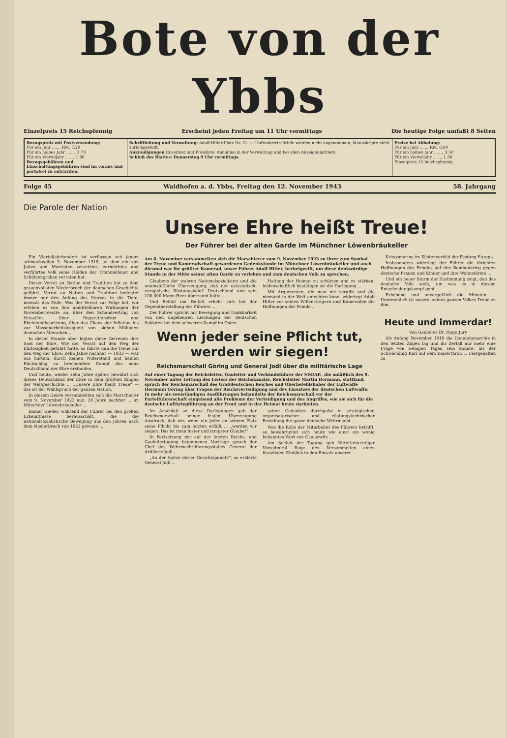Bote von der Ybbs
Einzelpreis 15 Reichspfennig Erscheint jeden Freitag um 11 Uhr vormittags Die heutige Folge umfaßt 8 Seiten
Bezugspreis mit Postversendung:
Für ein Jahr ....... RM. 7.20
Für ein halbes Jahr ..... „ 3.70
Für ein Vierteljahr ..... „ 1.90
Bezugsgebühren und Einschaltungsgebühren sind im voraus und portofrei zu entrichten.
Schriftleitung und Verwaltung: Adolf-Hitler-Platz Nr. 31. — Unfrankierte Briefe werden nicht angenommen, Manuskripte nicht zurückgestellt.
Ankündigungen (Inserate) laut Preisliste. Annahme in der Verwaltung und bei allen Anzeigenmittlern.
Schluß des Blattes: Donnerstag 9 Uhr vormittags.
Preise bei Abholung:
Für ein Jahr ....... RM. 6.80
Für ein halbes Jahr ..... „ 3.50
Für ein Vierteljahr ..... „ 1.80
Einzelpreis 15 Reichspfennig.
Folge 45 Waidhofen a. d. Ybbs, Freitag den 12. November 1943 58. Jahrgang
Die Parole der Nation
Unsere Ehre heißt Treue!
Der Führer bei der alten Garde im Münchner Löwenbräukeller
Ein Vierteljahrhundert ist verflossen seit jenem schmachvollen 9. November 1918, an dem ein von Juden und Marxisten zersetztes, zermürbtes und verführtes Volk seine Helden der Trommelfeuer und Schützengräben verraten hat.
Dieser Verrat an Nation und Tradition hat zu dem grauenvollsten Niederbruch der deutschen Geschichte geführt. Verrat an Nation und Tradition bedeutet immer nur den Anfang des Sturzes in die Tiefe, niemals das Ende. Was der Verrat zur Folge hat, wir erleben es von den unmittelbaren Wirkungen der Novemberrevolte an, über den Schandvertrag von Versailles, über Reparationsfron und Rheinlandbesetzung, über das Chaos der Inflation bis zur Massenarbeitslosigkeit von sieben Millionen deutschen Menschen ...
In dieser Stunde aber legten diese Getreuen ihre Saat der Ehre. Wie der Verrat auf den Weg der Ehrlosigkeit geführt hatte, so führte nun die Treue auf den Weg der Ehre: Zehn Jahre nachher — 1933 — war aus hartem, durch keinen Widerstand und keinen Rückschlag zu brechendem Kampf das neue Deutschland der Ehre erstanden.
Und heute, wieder zehn Jahre später, bewährt sich dieses Deutschland der Ehre in dem größten Ringen der Weltgeschichte ... „Unsere Ehre heißt Treue“ — das ist der Wahlspruch der ganzen Nation.
In diesem Geiste versammelten sich die Marschierer vom 9. November 1923 nun, 20 Jahre nachher ... im Münchner Löwenbräukeller ...
Immer wieder, während der Führer bei den großen Erkenntnisse herausschält, die die nationalsozialistische Bewegung aus den Jahren nach dem Niederbruch von 1923 gewann ...
Am 8. November versammelten sich die Marschierer vom 9. November 1923 zu ihrer zum Symbol der Treue und Kameradschaft gewordenen Gedenkstunde im Münchner Löwenbräukeller und auch diesmal war ihr größter Kamerad, unser Führer Adolf Hitler, herbeigeeilt, um diese denkwürdige Stunde in der Mitte seiner alten Garde zu verleben und zum deutschen Volk zu sprechen.
Glaubens der wahren Nationalsozialisten und die unumstößliche Überzeugung, daß der ostasiatisch-europäische Rüstungskoloß Deutschland und sein 100.000-Mann-Heer überrannt hätte ...
Und Beifall um Beifall erhebt sich bei der Gegenüberstellung des Führers ...
Der Führer spricht mit Bewegung und Dankbarkeit von den ungeheuren Leistungen der deutschen Soldaten bei dem schweren Kampf im Osten.
Haltung der Heimat zu schützen und zu stärken, leidenschaftlich bestätigen sie die Darlegung ...
Mit Argumenten, die man nie vergißt und die niemand in der Welt anfechten kann, widerlegt Adolf Hitler vor seinen Willensträgern und Kameraden die Hoffnungen der Feinde ...
Wenn jeder seine Pflicht tut, werden wir siegen!
Reichsmarschall Göring und General Jodl über die militärische Lage
Auf einer Tagung der Reichsleiter, Gauleiter und Verbändeführer der NSDAP., die anläßlich des 9. November unter Leitung des Leiters der Reichskanzlei, Reichsleiter Martin Bormann, stattfand, sprach der Reichsmarschall des Großdeutschen Reiches und Oberbefehlshaber der Luftwaffe Hermann Göring über Fragen der Reichsverteidigung und des Einsatzes der deutschen Luftwaffe. In mehr als zweistündigen Ausführungen behandelte der Reichsmarschall vor der Parteiführerschaft eingehend alle Probleme der Verteidigung und des Angriffes, wie sie sich für die deutsche Luftkriegführung an der Front und in der Heimat heute darbieten.
Im Anschluß an diese Darlegungen gab der Reichsmarschall seiner festen Überzeugung Ausdruck, daß wir, wenn ein jeder an seinem Platz seine Pflicht bis zum letzten erfüllt ... „werden wir siegen. Das ist mein fester und innigster Glaube!“
In Fortsetzung der auf der letzten Reichs- und Gauleitertagung begonnenen Vorträge sprach der Chef des Wehrmachtführungsstabes General der Artillerie Jodl ...
„An der Spitze dieser Gesichtspunkte“, so erklärte General Jodl ...
seiner Gedanken durchpulst in strategischer, organisatorischer und rüstungstechnischer Beziehung die ganze deutsche Wehrmacht ...
Was die Rolle der Mitarbeiter des Führers betrifft, so bewahrheitet sich heute wie einst ein wenig bekanntes Wort von Clausewitz ...
Am Schluß der Tagung gab Ritterkreuzträger Vizeadmiral Ruge den Versammelten einen fesselnden Einblick in den Einsatz unserer
Kriegsmarine im Küstenvorfeld der Festung Europa.
Insbesonders widerlegt der Führer die törichten Hoffnungen des Feindes auf den Bombenkrieg gegen deutsche Frauen und Kinder und ihre Wohnstätten ...
Und ein neuer Sturm der Zustimmung zeigt, daß das deutsche Volk weiß, um was es in diesem Entscheidungskampf geht ...
Erhebend und unvergeßlich die Minuten ... Unermeßlich ist unsere, seines ganzen Volkes Treue zu ihm.
Heute und immerdar!
Von Gauleiter Dr. Hugo Jury
Als Anfang November 1918 die Donaumonarchie in den letzten Zügen lag und ihr Zerfall nur mehr eine Frage von wenigen Tagen sein konnte, als der Schwächling Karl auf dem Kaiserthron ... Festgehalten zu